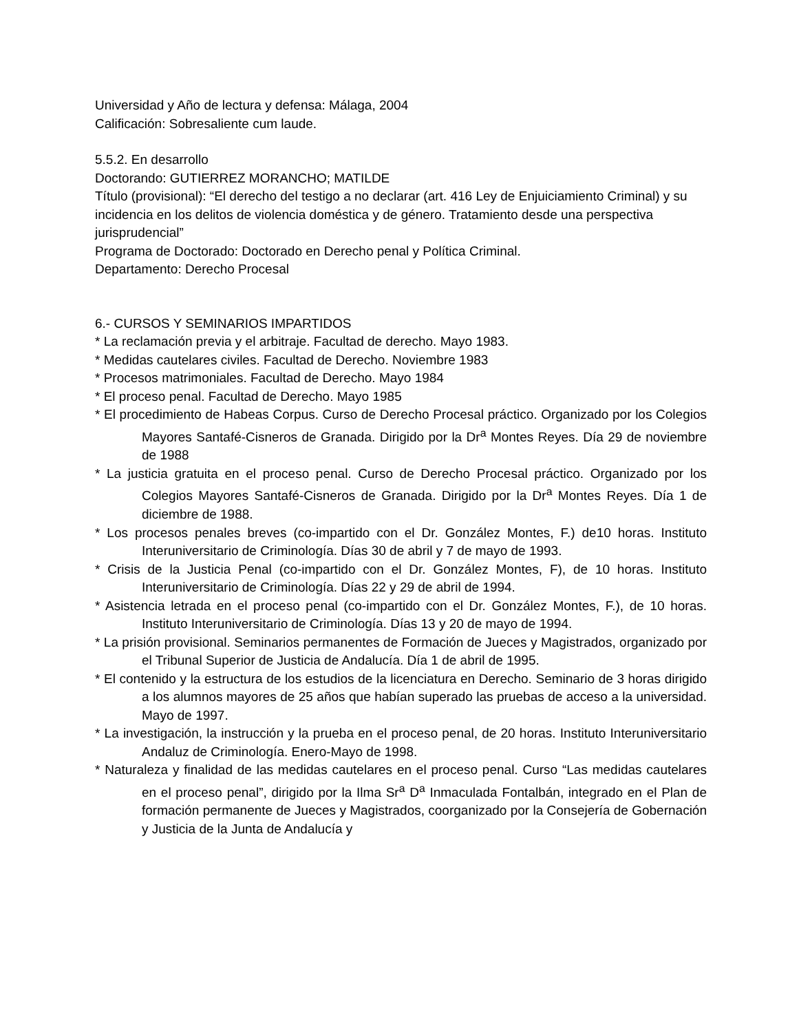Universidad y Año de lectura y defensa: Málaga, 2004
Calificación: Sobresaliente cum laude.
5.5.2. En desarrollo
Doctorando: GUTIERREZ MORANCHO; MATILDE
Título (provisional): “El derecho del testigo a no declarar (art. 416 Ley de Enjuiciamiento Criminal) y su incidencia en los delitos de violencia doméstica y de género. Tratamiento desde una perspectiva jurisprudencial”
Programa de Doctorado: Doctorado en Derecho penal y Política Criminal.
Departamento: Derecho Procesal
6.- CURSOS Y SEMINARIOS IMPARTIDOS
* La reclamación previa y el arbitraje. Facultad de derecho. Mayo 1983.
* Medidas cautelares civiles. Facultad de Derecho. Noviembre 1983
* Procesos matrimoniales. Facultad de Derecho. Mayo 1984
* El proceso penal. Facultad de Derecho. Mayo 1985
* El procedimiento de Habeas Corpus. Curso de Derecho Procesal práctico. Organizado por los Colegios Mayores Santafé-Cisneros de Granada. Dirigido por la Dr<sup>a</sup> Montes Reyes. Día 29 de noviembre de 1988
* La justicia gratuita en el proceso penal. Curso de Derecho Procesal práctico. Organizado por los Colegios Mayores Santafé-Cisneros de Granada. Dirigido por la Dr<sup>a</sup> Montes Reyes. Día 1 de diciembre de 1988.
* Los procesos penales breves (co-impartido con el Dr. González Montes, F.) de10 horas. Instituto Interuniversitario de Criminología. Días 30 de abril y 7 de mayo de 1993.
* Crisis de la Justicia Penal (co-impartido con el Dr. González Montes, F), de 10 horas. Instituto Interuniversitario de Criminología. Días 22 y 29 de abril de 1994.
* Asistencia letrada en el proceso penal (co-impartido con el Dr. González Montes, F.), de 10 horas. Instituto Interuniversitario de Criminología. Días 13 y 20 de mayo de 1994.
* La prisión provisional. Seminarios permanentes de Formación de Jueces y Magistrados, organizado por el Tribunal Superior de Justicia de Andalucía. Día 1 de abril de 1995.
* El contenido y la estructura de los estudios de la licenciatura en Derecho. Seminario de 3 horas dirigido a los alumnos mayores de 25 años que habían superado las pruebas de acceso a la universidad. Mayo de 1997.
* La investigación, la instrucción y la prueba en el proceso penal, de 20 horas. Instituto Interuniversitario Andaluz de Criminología. Enero-Mayo de 1998.
* Naturaleza y finalidad de las medidas cautelares en el proceso penal. Curso “Las medidas cautelares en el proceso penal”, dirigido por la Ilma Sr<sup>a</sup> D<sup>a</sup> Inmaculada Fontalbán, integrado en el Plan de formación permanente de Jueces y Magistrados, coorganizado por la Consejería de Gobernación y Justicia de la Junta de Andalucía y